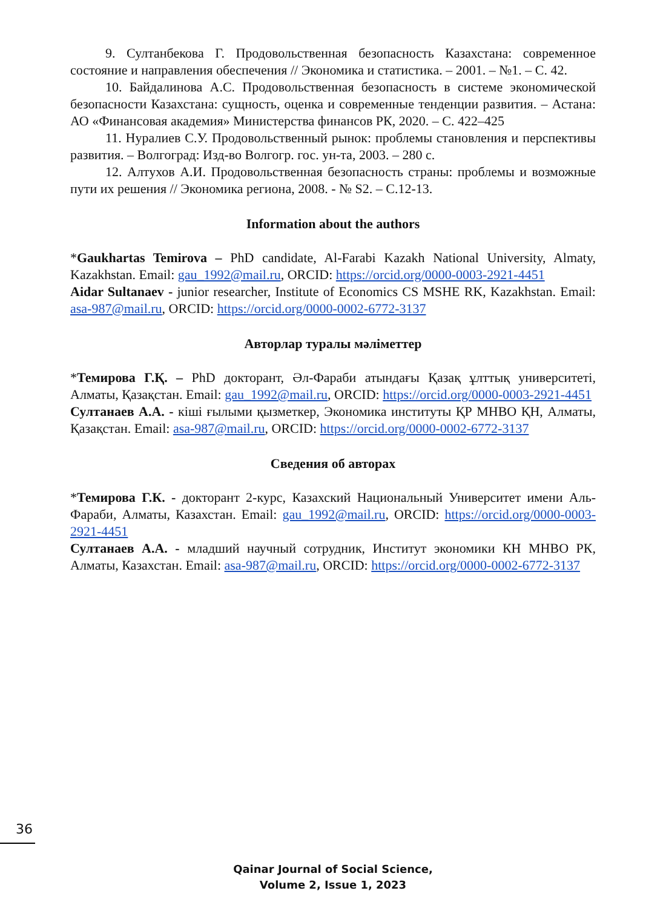9. Султанбекова Г. Продовольственная безопасность Казахстана: современное состояние и направления обеспечения // Экономика и статистика. – 2001. – №1. – С. 42.
10. Байдалинова А.С. Продовольственная безопасность в системе экономической безопасности Казахстана: сущность, оценка и современные тенденции развития. – Астана: АО «Финансовая академия» Министерства финансов РК, 2020. – С. 422–425
11. Нуралиев С.У. Продовольственный рынок: проблемы становления и перспективы развития. – Волгоград: Изд-во Волгогр. гос. ун-та, 2003. – 280 с.
12. Алтухов А.И. Продовольственная безопасность страны: проблемы и возможные пути их решения // Экономика региона, 2008. - № S2. – С.12-13.
Information about the authors
*Gaukhartas Temirova – PhD candidate, Al-Farabi Kazakh National University, Almaty, Kazakhstan. Email: gau_1992@mail.ru, ORCID: https://orcid.org/0000-0003-2921-4451
Aidar Sultanaev - junior researcher, Institute of Economics CS MSHE RK, Kazakhstan. Email: asa-987@mail.ru, ORCID: https://orcid.org/0000-0002-6772-3137
Авторлар туралы мәліметтер
*Темирова Г.Қ. – PhD докторант, Әл-Фараби атындағы Қазақ ұлттық университеті, Алматы, Қазақстан. Email: gau_1992@mail.ru, ORCID: https://orcid.org/0000-0003-2921-4451
Султанаев А.А. - кіші ғылыми қызметкер, Экономика институты ҚР МНВО ҚН, Алматы, Қазақстан. Email: asa-987@mail.ru, ORCID: https://orcid.org/0000-0002-6772-3137
Сведения об авторах
*Темирова Г.К. - докторант 2-курс, Казахский Национальный Университет имени Аль-Фараби, Алматы, Казахстан. Email: gau_1992@mail.ru, ORCID: https://orcid.org/0000-0003-2921-4451
Султанаев А.А. - младший научный сотрудник, Институт экономики КН МНВО РК, Алматы, Казахстан. Email: asa-987@mail.ru, ORCID: https://orcid.org/0000-0002-6772-3137
36
Qainar Journal of Social Science,
Volume 2, Issue 1, 2023